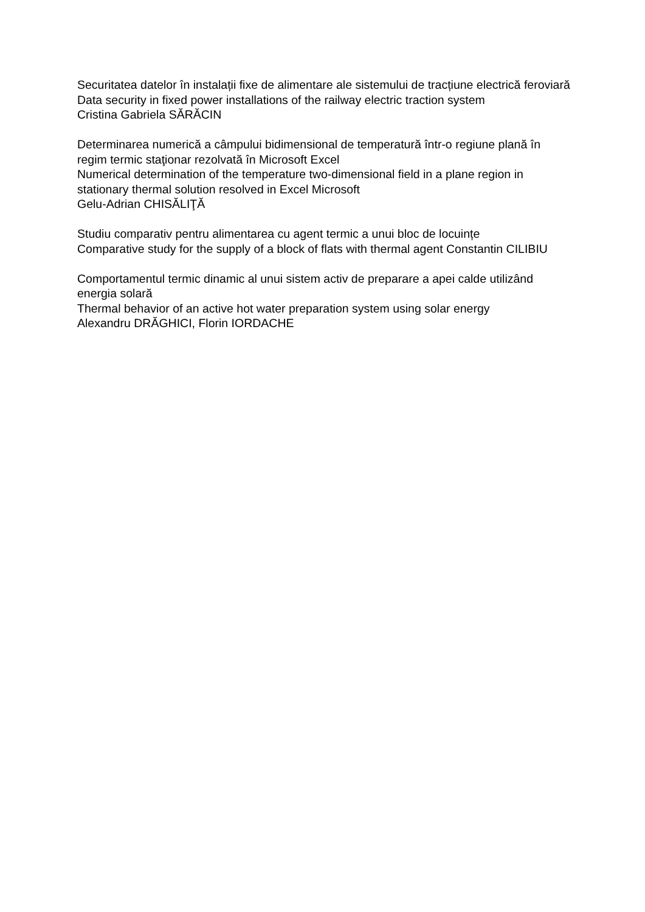Securitatea datelor în instalații fixe de alimentare ale sistemului de tracțiune electrică feroviară
Data security in fixed power installations of the railway electric traction system
Cristina Gabriela SĂRĂCIN
Determinarea numerică a câmpului bidimensional de temperatură într-o regiune plană în regim termic staţionar rezolvată în Microsoft Excel
Numerical determination of the temperature two-dimensional field in a plane region in stationary thermal solution resolved in Excel Microsoft
Gelu-Adrian CHISĂLIŢĂ
Studiu comparativ pentru alimentarea cu agent termic a unui bloc de locuințe
Comparative study for the supply of a block of flats with thermal agent Constantin CILIBIU
Comportamentul termic dinamic al unui sistem activ de preparare a apei calde utilizând energia solară
Thermal behavior of an active hot water preparation system using solar energy
Alexandru DRĂGHICI, Florin IORDACHE